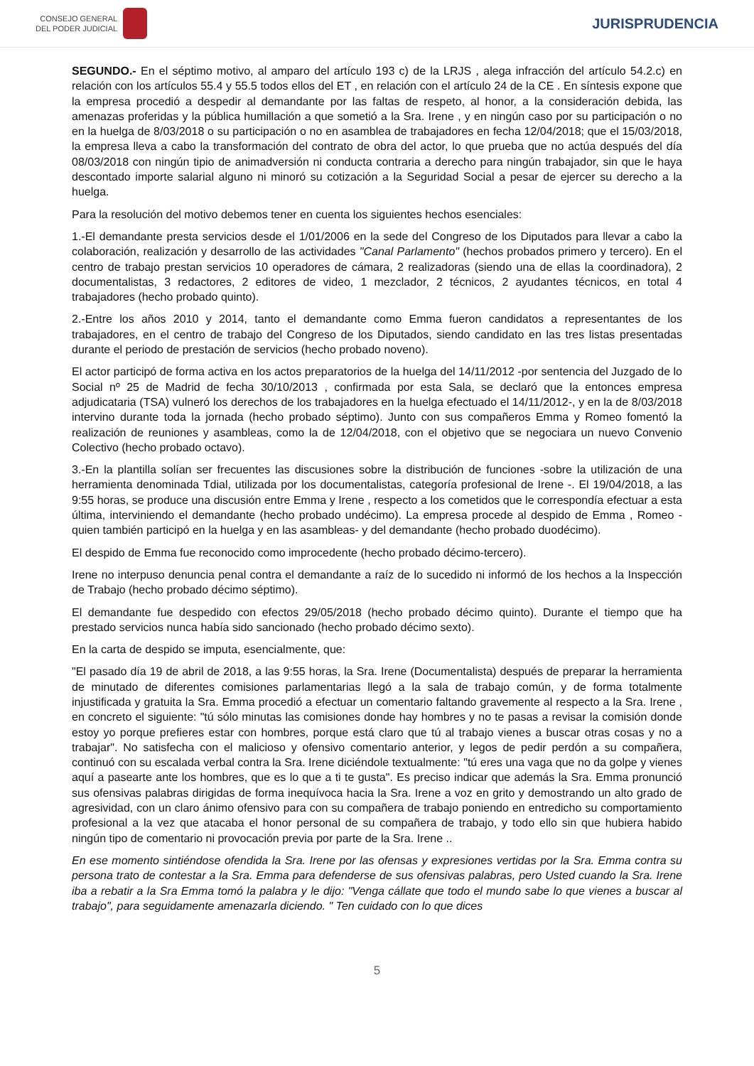CONSEJO GENERAL
DEL PODER JUDICIAL
JURISPRUDENCIA
SEGUNDO.- En el séptimo motivo, al amparo del artículo 193 c) de la LRJS , alega infracción del artículo 54.2.c) en relación con los artículos 55.4 y 55.5 todos ellos del ET , en relación con el artículo 24 de la CE . En síntesis expone que la empresa procedió a despedir al demandante por las faltas de respeto, al honor, a la consideración debida, las amenazas proferidas y la pública humillación a que sometió a la Sra. Irene , y en ningún caso por su participación o no en la huelga de 8/03/2018 o su participación o no en asamblea de trabajadores en fecha 12/04/2018; que el 15/03/2018, la empresa lleva a cabo la transformación del contrato de obra del actor, lo que prueba que no actúa después del día 08/03/2018 con ningún tipio de animadversión ni conducta contraria a derecho para ningún trabajador, sin que le haya descontado importe salarial alguno ni minoró su cotización a la Seguridad Social a pesar de ejercer su derecho a la huelga.
Para la resolución del motivo debemos tener en cuenta los siguientes hechos esenciales:
1.-El demandante presta servicios desde el 1/01/2006 en la sede del Congreso de los Diputados para llevar a cabo la colaboración, realización y desarrollo de las actividades "Canal Parlamento" (hechos probados primero y tercero). En el centro de trabajo prestan servicios 10 operadores de cámara, 2 realizadoras (siendo una de ellas la coordinadora), 2 documentalistas, 3 redactores, 2 editores de video, 1 mezclador, 2 técnicos, 2 ayudantes técnicos, en total 4 trabajadores (hecho probado quinto).
2.-Entre los años 2010 y 2014, tanto el demandante como Emma fueron candidatos a representantes de los trabajadores, en el centro de trabajo del Congreso de los Diputados, siendo candidato en las tres listas presentadas durante el periodo de prestación de servicios (hecho probado noveno).
El actor participó de forma activa en los actos preparatorios de la huelga del 14/11/2012 -por sentencia del Juzgado de lo Social nº 25 de Madrid de fecha 30/10/2013 , confirmada por esta Sala, se declaró que la entonces empresa adjudicataria (TSA) vulneró los derechos de los trabajadores en la huelga efectuado el 14/11/2012-, y en la de 8/03/2018 intervino durante toda la jornada (hecho probado séptimo). Junto con sus compañeros Emma y Romeo fomentó la realización de reuniones y asambleas, como la de 12/04/2018, con el objetivo que se negociara un nuevo Convenio Colectivo (hecho probado octavo).
3.-En la plantilla solían ser frecuentes las discusiones sobre la distribución de funciones -sobre la utilización de una herramienta denominada Tdial, utilizada por los documentalistas, categoría profesional de Irene -. El 19/04/2018, a las 9:55 horas, se produce una discusión entre Emma y Irene , respecto a los cometidos que le correspondía efectuar a esta última, interviniendo el demandante (hecho probado undécimo). La empresa procede al despido de Emma , Romeo - quien también participó en la huelga y en las asambleas- y del demandante (hecho probado duodécimo).
El despido de Emma fue reconocido como improcedente (hecho probado décimo-tercero).
Irene no interpuso denuncia penal contra el demandante a raíz de lo sucedido ni informó de los hechos a la Inspección de Trabajo (hecho probado décimo séptimo).
El demandante fue despedido con efectos 29/05/2018 (hecho probado décimo quinto). Durante el tiempo que ha prestado servicios nunca había sido sancionado (hecho probado décimo sexto).
En la carta de despido se imputa, esencialmente, que:
"El pasado día 19 de abril de 2018, a las 9:55 horas, la Sra. Irene (Documentalista) después de preparar la herramienta de minutado de diferentes comisiones parlamentarias llegó a la sala de trabajo común, y de forma totalmente injustificada y gratuita la Sra. Emma procedió a efectuar un comentario faltando gravemente al respecto a la Sra. Irene , en concreto el siguiente: "tú sólo minutas las comisiones donde hay hombres y no te pasas a revisar la comisión donde estoy yo porque prefieres estar con hombres, porque está claro que tú al trabajo vienes a buscar otras cosas y no a trabajar". No satisfecha con el malicioso y ofensivo comentario anterior, y legos de pedir perdón a su compañera, continuó con su escalada verbal contra la Sra. Irene diciéndole textualmente: "tú eres una vaga que no da golpe y vienes aquí a pasearte ante los hombres, que es lo que a ti te gusta". Es preciso indicar que además la Sra. Emma pronunció sus ofensivas palabras dirigidas de forma inequívoca hacia la Sra. Irene a voz en grito y demostrando un alto grado de agresividad, con un claro ánimo ofensivo para con su compañera de trabajo poniendo en entredicho su comportamiento profesional a la vez que atacaba el honor personal de su compañera de trabajo, y todo ello sin que hubiera habido ningún tipo de comentario ni provocación previa por parte de la Sra. Irene ..
En ese momento sintiéndose ofendida la Sra. Irene por las ofensas y expresiones vertidas por la Sra. Emma contra su persona trato de contestar a la Sra. Emma para defenderse de sus ofensivas palabras, pero Usted cuando la Sra. Irene iba a rebatir a la Sra Emma tomó la palabra y le dijo: "Venga cállate que todo el mundo sabe lo que vienes a buscar al trabajo", para seguidamente amenazarla diciendo. " Ten cuidado con lo que dices
5